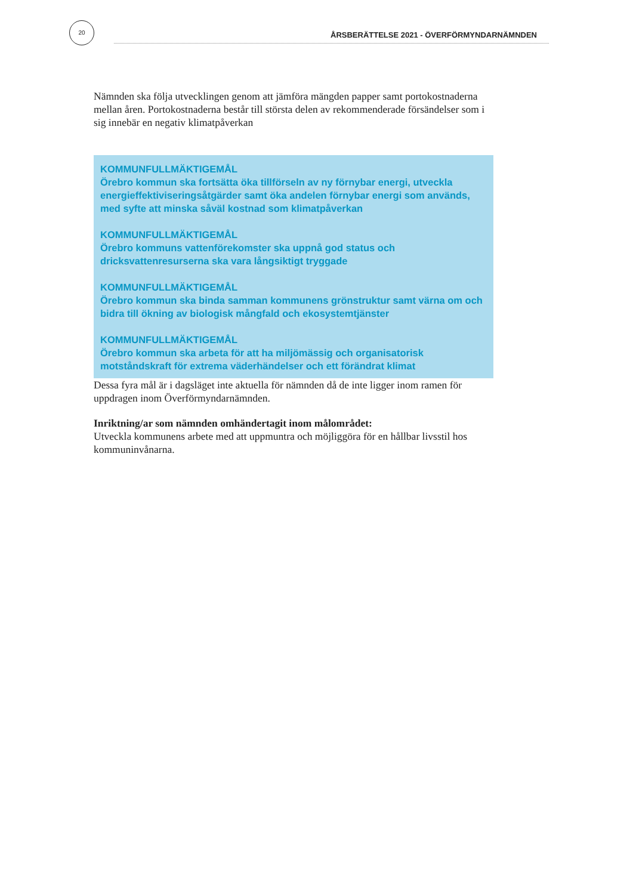20
ÅRSBERÄTTELSE 2021 - ÖVERFÖRMYNDARNÄMNDEN
Nämnden ska följa utvecklingen genom att jämföra mängden papper samt portokostnaderna mellan åren. Portokostnaderna består till största delen av rekommenderade försändelser som i sig innebär en negativ klimatpåverkan
KOMMUNFULLMÄKTIGEMÅL
Örebro kommun ska fortsätta öka tillförseln av ny förnybar energi, utveckla energieffektiviseringsåtgärder samt öka andelen förnybar energi som används, med syfte att minska såväl kostnad som klimatpåverkan
KOMMUNFULLMÄKTIGEMÅL
Örebro kommuns vattenförekomster ska uppnå god status och dricksvattenresurserna ska vara långsiktigt tryggade
KOMMUNFULLMÄKTIGEMÅL
Örebro kommun ska binda samman kommunens grönstruktur samt värna om och bidra till ökning av biologisk mångfald och ekosystemtjänster
KOMMUNFULLMÄKTIGEMÅL
Örebro kommun ska arbeta för att ha miljömässig och organisatorisk motståndskraft för extrema väderhändelser och ett förändrat klimat
Dessa fyra mål är i dagsläget inte aktuella för nämnden då de inte ligger inom ramen för uppdragen inom Överförmyndarnämnden.
Inriktning/ar som nämnden omhändertagit inom målområdet:
Utveckla kommunens arbete med att uppmuntra och möjliggöra för en hållbar livsstil hos kommuninvånarna.